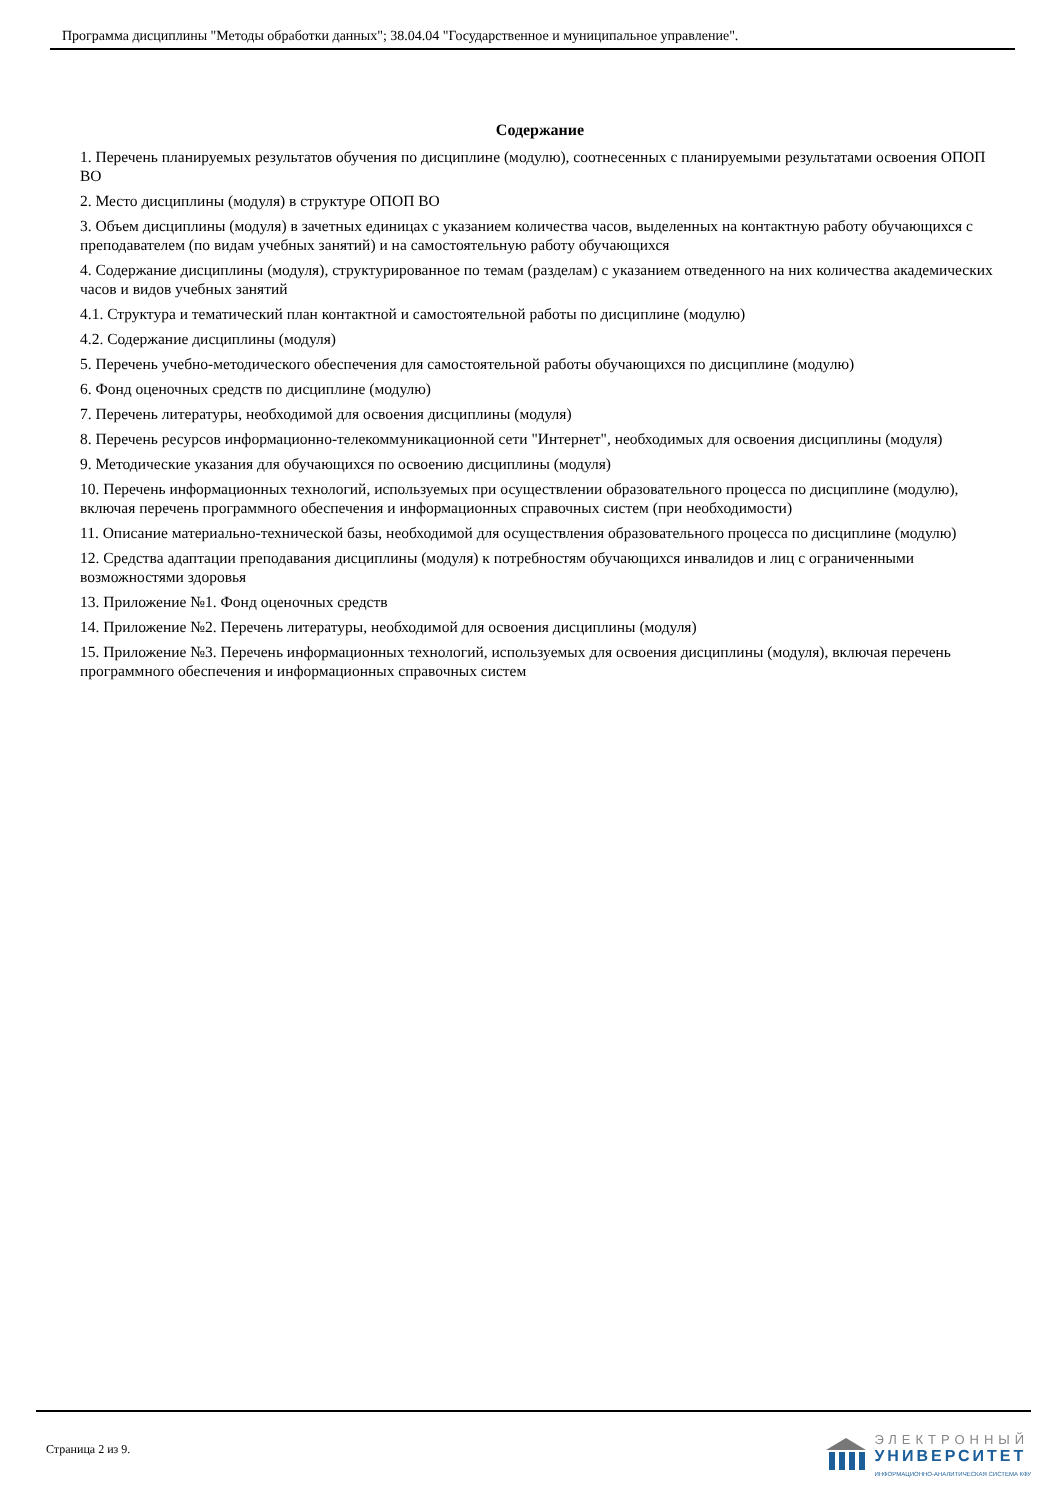Программа дисциплины "Методы обработки данных"; 38.04.04 "Государственное и муниципальное управление".
Содержание
1. Перечень планируемых результатов обучения по дисциплине (модулю), соотнесенных с планируемыми результатами освоения ОПОП ВО
2. Место дисциплины (модуля) в структуре ОПОП ВО
3. Объем дисциплины (модуля) в зачетных единицах с указанием количества часов, выделенных на контактную работу обучающихся с преподавателем (по видам учебных занятий) и на самостоятельную работу обучающихся
4. Содержание дисциплины (модуля), структурированное по темам (разделам) с указанием отведенного на них количества академических часов и видов учебных занятий
4.1. Структура и тематический план контактной и самостоятельной работы по дисциплине (модулю)
4.2. Содержание дисциплины (модуля)
5. Перечень учебно-методического обеспечения для самостоятельной работы обучающихся по дисциплине (модулю)
6. Фонд оценочных средств по дисциплине (модулю)
7. Перечень литературы, необходимой для освоения дисциплины (модуля)
8. Перечень ресурсов информационно-телекоммуникационной сети "Интернет", необходимых для освоения дисциплины (модуля)
9. Методические указания для обучающихся по освоению дисциплины (модуля)
10. Перечень информационных технологий, используемых при осуществлении образовательного процесса по дисциплине (модулю), включая перечень программного обеспечения и информационных справочных систем (при необходимости)
11. Описание материально-технической базы, необходимой для осуществления образовательного процесса по дисциплине (модулю)
12. Средства адаптации преподавания дисциплины (модуля) к потребностям обучающихся инвалидов и лиц с ограниченными возможностями здоровья
13. Приложение №1. Фонд оценочных средств
14. Приложение №2. Перечень литературы, необходимой для освоения дисциплины (модуля)
15. Приложение №3. Перечень информационных технологий, используемых для освоения дисциплины (модуля), включая перечень программного обеспечения и информационных справочных систем
Страница 2 из 9.
ЭЛЕКТРОННЫЙ
УНИВЕРСИТЕТ
ИНФОРМАЦИОННО-АНАЛИТИЧЕСКАЯ СИСТЕМА КФУ